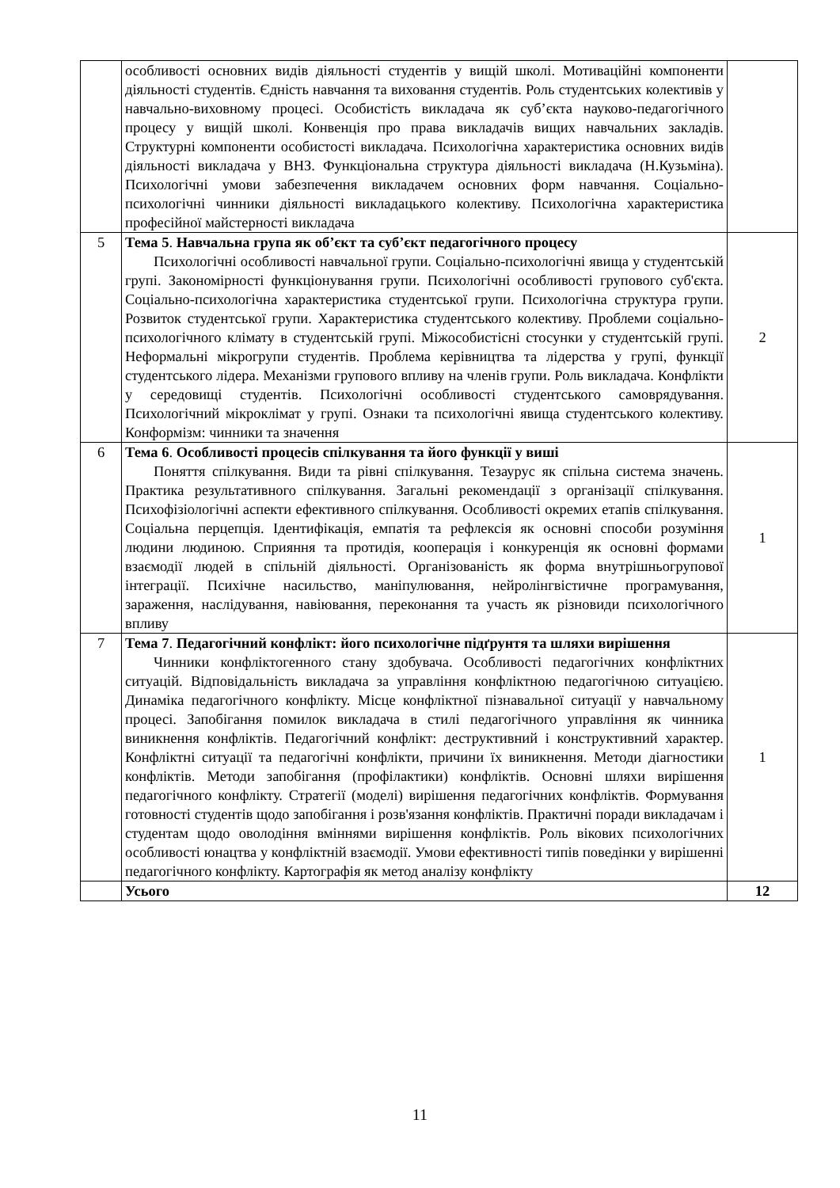| | особливості основних видів діяльності студентів у вищій школі. Мотиваційні компоненти діяльності студентів. Єдність навчання та виховання студентів. Роль студентських колективів у навчально-виховному процесі. Особистість викладача як суб’єкта науково-педагогічного процесу у вищій школі. Конвенція про права викладачів вищих навчальних закладів. Структурні компоненти особистості викладача. Психологічна характеристика основних видів діяльності викладача у ВНЗ. Функціональна структура діяльності викладача (Н.Кузьміна). Психологічні умови забезпечення викладачем основних форм навчання. Соціально-психологічні чинники діяльності викладацького колективу. Психологічна характеристика професійної майстерності викладача | |
| 5 | Тема 5 . Навчальна група як об’єкт та суб’єкт педагогічного процесу Психологічні особливості навчальної групи. Соціально-психологічні явища у студентській групі. Закономірності функціонування групи. Психологічні особливості групового суб'єкта. Соціально-психологічна характеристика студентської групи. Психологічна структура групи. Розвиток студентської групи. Характеристика студентського колективу. Проблеми соціально-психологічного клімату в студентській групі. Міжособистісні стосунки у студентській групі. Неформальні мікрогрупи студентів. Проблема керівництва та лідерства у групі, функції студентського лідера. Механізми групового впливу на членів групи. Роль викладача. Конфлікти у середовищі студентів. Психологічні особливості студентського самоврядування. Психологічний мікроклімат у групі. Ознаки та психологічні явища студентського колективу. Конформізм: чинники та значення | 2 |
| 6 | Тема 6 . Особливості процесів спілкування та його функції у виші Поняття спілкування. Види та рівні спілкування. Тезаурус як спільна система значень. Практика результативного спілкування. Загальні рекомендації з організації спілкування. Психофізіологічні аспекти ефективного спілкування. Особливості окремих етапів спілкування. Соціальна перцепція. Ідентифікація, емпатія та рефлексія як основні способи розуміння людини людиною. Сприяння та протидія, кооперація і конкуренція як основні формами взаємодії людей в спільній діяльності. Організованість як форма внутрішньогрупової інтеграції. Психічне насильство, маніпулювання, нейролінгвістичне програмування, зараження, наслідування, навіювання, переконання та участь як різновиди психологічного впливу | 1 |
| 7 | Тема 7 . Педагогічний конфлікт: його психологічне підґрунтя та шляхи вирішення Чинники конфліктогенного стану здобувача. Особливості педагогічних конфліктних ситуацій. Відповідальність викладача за управління конфліктною педагогічною ситуацією. Динаміка педагогічного конфлікту. Місце конфліктної пізнавальної ситуації у навчальному процесі. Запобігання помилок викладача в стилі педагогічного управління як чинника виникнення конфліктів. Педагогічний конфлікт: деструктивний і конструктивний характер. Конфліктні ситуації та педагогічні конфлікти, причини їх виникнення. Методи діагностики конфліктів. Методи запобігання (профілактики) конфліктів. Основні шляхи вирішення педагогічного конфлікту. Стратегії (моделі) вирішення педагогічних конфліктів. Формування готовності студентів щодо запобігання і розв'язання конфліктів. Практичні поради викладачам і студентам щодо оволодіння вміннями вирішення конфліктів. Роль вікових психологічних особливості юнацтва у конфліктній взаємодії. Умови ефективності типів поведінки у вирішенні педагогічного конфлікту. Картографія як метод аналізу конфлікту | 1 |
| | Усього | 12 |
11